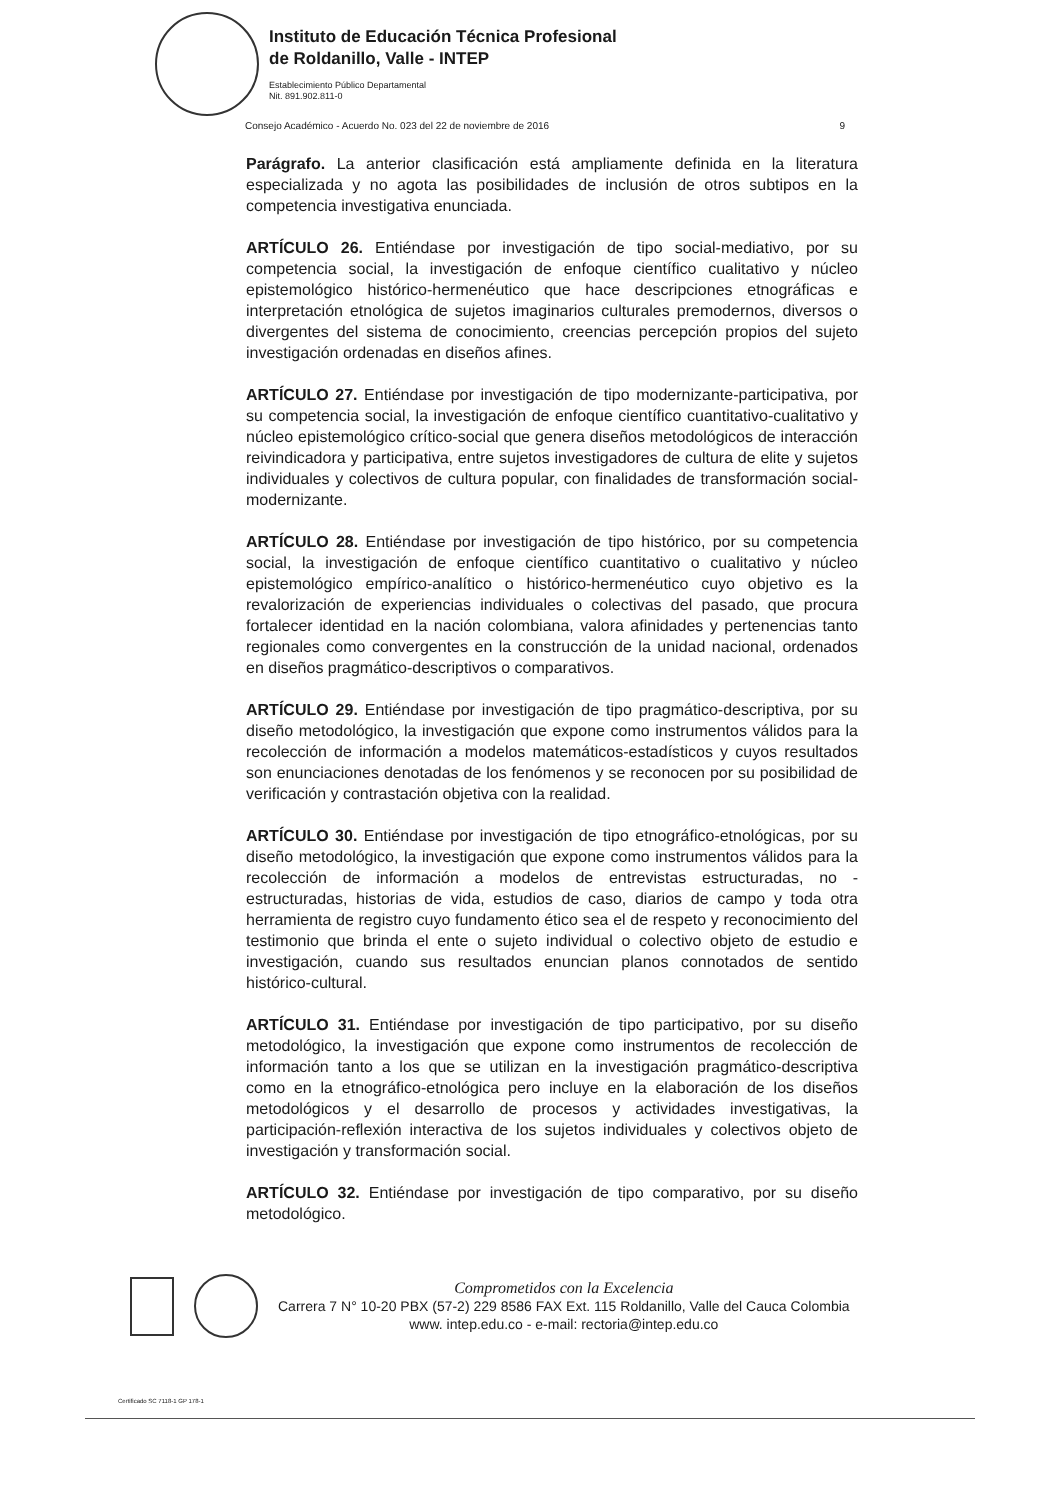Instituto de Educación Técnica Profesional
de Roldanillo, Valle - INTEP
Establecimiento Público Departamental
Nit. 891.902.811-0
Consejo Académico - Acuerdo No. 023 del 22 de noviembre de 2016 9
Parágrafo. La anterior clasificación está ampliamente definida en la literatura especializada y no agota las posibilidades de inclusión de otros subtipos en la competencia investigativa enunciada.
ARTÍCULO 26. Entiéndase por investigación de tipo social-mediativo, por su competencia social, la investigación de enfoque científico cualitativo y núcleo epistemológico histórico-hermenéutico que hace descripciones etnográficas e interpretación etnológica de sujetos imaginarios culturales premodernos, diversos o divergentes del sistema de conocimiento, creencias percepción propios del sujeto investigación ordenadas en diseños afines.
ARTÍCULO 27. Entiéndase por investigación de tipo modernizante-participativa, por su competencia social, la investigación de enfoque científico cuantitativo-cualitativo y núcleo epistemológico crítico-social que genera diseños metodológicos de interacción reivindicadora y participativa, entre sujetos investigadores de cultura de elite y sujetos individuales y colectivos de cultura popular, con finalidades de transformación social-modernizante.
ARTÍCULO 28. Entiéndase por investigación de tipo histórico, por su competencia social, la investigación de enfoque científico cuantitativo o cualitativo y núcleo epistemológico empírico-analítico o histórico-hermenéutico cuyo objetivo es la revalorización de experiencias individuales o colectivas del pasado, que procura fortalecer identidad en la nación colombiana, valora afinidades y pertenencias tanto regionales como convergentes en la construcción de la unidad nacional, ordenados en diseños pragmático-descriptivos o comparativos.
ARTÍCULO 29. Entiéndase por investigación de tipo pragmático-descriptiva, por su diseño metodológico, la investigación que expone como instrumentos válidos para la recolección de información a modelos matemáticos-estadísticos y cuyos resultados son enunciaciones denotadas de los fenómenos y se reconocen por su posibilidad de verificación y contrastación objetiva con la realidad.
ARTÍCULO 30. Entiéndase por investigación de tipo etnográfico-etnológicas, por su diseño metodológico, la investigación que expone como instrumentos válidos para la recolección de información a modelos de entrevistas estructuradas, no - estructuradas, historias de vida, estudios de caso, diarios de campo y toda otra herramienta de registro cuyo fundamento ético sea el de respeto y reconocimiento del testimonio que brinda el ente o sujeto individual o colectivo objeto de estudio e investigación, cuando sus resultados enuncian planos connotados de sentido histórico-cultural.
ARTÍCULO 31. Entiéndase por investigación de tipo participativo, por su diseño metodológico, la investigación que expone como instrumentos de recolección de información tanto a los que se utilizan en la investigación pragmático-descriptiva como en la etnográfico-etnológica pero incluye en la elaboración de los diseños metodológicos y el desarrollo de procesos y actividades investigativas, la participación-reflexión interactiva de los sujetos individuales y colectivos objeto de investigación y transformación social.
ARTÍCULO 32. Entiéndase por investigación de tipo comparativo, por su diseño metodológico.
Comprometidos con la Excelencia
Carrera 7 N° 10-20 PBX (57-2) 229 8586 FAX Ext. 115 Roldanillo, Valle del Cauca Colombia
www. intep.edu.co - e-mail: rectoria@intep.edu.co
Certificado SC 7118-1 GP 178-1